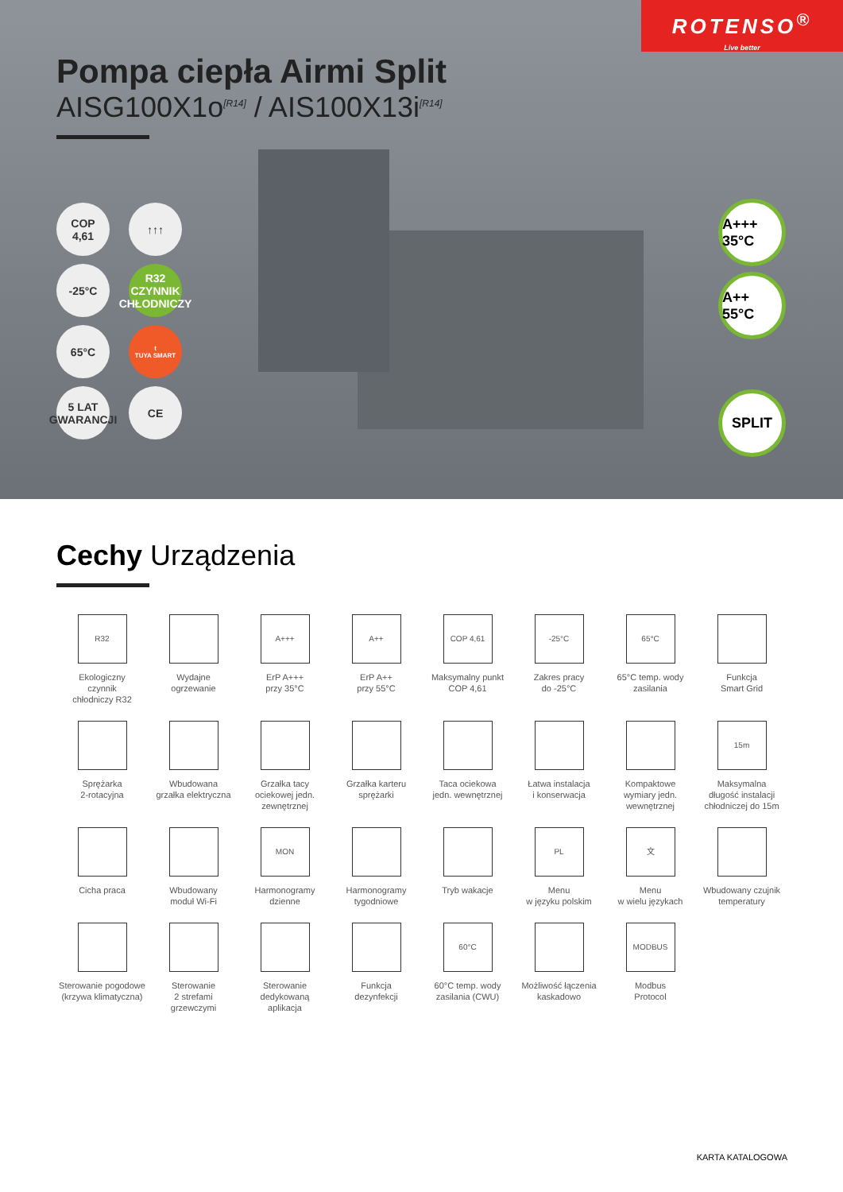ROTENSO<sup>®</sup>
Live better
Pompa ciepła Airmi Split
AISG100X1o<sup>[R14]</sup> / AIS100X13i<sup>[R14]</sup>
COP
4,61
↑↑↑
-25°C
R32
CZYNNIK CHŁODNICZY
65°C
t
TUYA SMART
5 LAT
GWARANCJI
CE
A+++ 35°C
A++ 55°C
SPLIT
Cechy Urządzenia
R32
Ekologiczny
czynnik
chłodniczy R32
Wydajne
ogrzewanie
A+++
ErP A+++
przy 35°C
A++
ErP A++
przy 55°C
COP 4,61
Maksymalny punkt
COP 4,61
-25°C
Zakres pracy
do -25°C
65°C
65°C temp. wody
zasilania
Funkcja
Smart Grid
Sprężarka
2-rotacyjna
Wbudowana
grzałka elektryczna
Grzałka tacy
ociekowej jedn.
zewnętrznej
Grzałka karteru
sprężarki
Taca ociekowa
jedn. wewnętrznej
Łatwa instalacja
i konserwacja
Kompaktowe
wymiary jedn.
wewnętrznej
15m
Maksymalna
długość instalacji
chłodniczej do 15m
Cicha praca
Wbudowany
moduł Wi-Fi
MON
Harmonogramy
dzienne
Harmonogramy
tygodniowe
Tryb wakacje
PL
Menu
w języku polskim
文
Menu
w wielu językach
Wbudowany czujnik
temperatury
Sterowanie pogodowe
(krzywa klimatyczna)
Sterowanie
2 strefami
grzewczymi
Sterowanie
dedykowaną
aplikacja
Funkcja
dezynfekcji
60°C
60°C temp. wody
zasilania (CWU)
Możliwość łączenia
kaskadowo
MODBUS
Modbus
Protocol
KARTA KATALOGOWA